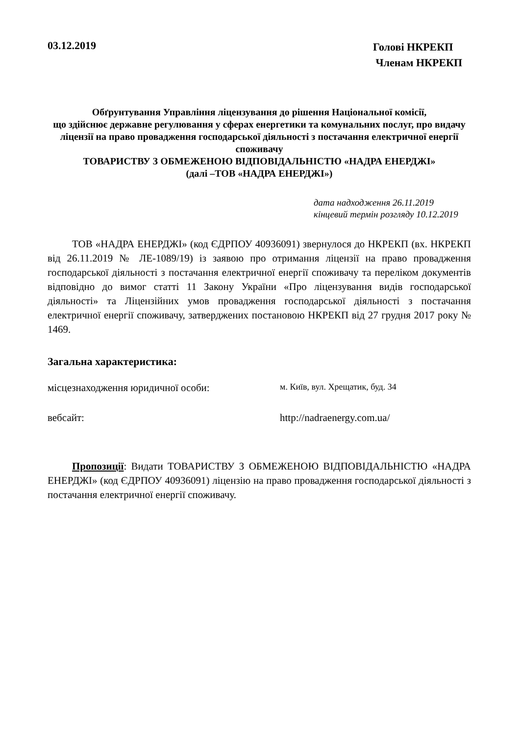03.12.2019
Голові НКРЕКП
Членам НКРЕКП
Обґрунтування Управління ліцензування до рішення Національної комісії,
що здійснює державне регулювання у сферах енергетики та комунальних послуг, про видачу ліцензії на право провадження господарської діяльності з постачання електричної енергії споживачу
ТОВАРИСТВУ З ОБМЕЖЕНОЮ ВІДПОВІДАЛЬНІСТЮ «НАДРА ЕНЕРДЖІ»
(далі –ТОВ «НАДРА ЕНЕРДЖІ»)
дата надходження 26.11.2019
кінцевий термін розгляду 10.12.2019
ТОВ «НАДРА ЕНЕРДЖІ» (код ЄДРПОУ 40936091) звернулося до НКРЕКП (вх. НКРЕКП від 26.11.2019 № ЛЕ-1089/19) із заявою про отримання ліцензії на право провадження господарської діяльності з постачання електричної енергії споживачу та переліком документів відповідно до вимог статті 11 Закону України «Про ліцензування видів господарської діяльності» та Ліцензійних умов провадження господарської діяльності з постачання електричної енергії споживачу, затверджених постановою НКРЕКП від 27 грудня 2017 року № 1469.
Загальна характеристика:
місцезнаходження юридичної особи:
м. Київ, вул. Хрещатик, буд. 34
вебсайт: http://nadraenergy.com.ua/
Пропозиції: Видати ТОВАРИСТВУ З ОБМЕЖЕНОЮ ВІДПОВІДАЛЬНІСТЮ «НАДРА ЕНЕРДЖІ» (код ЄДРПОУ 40936091) ліцензію на право провадження господарської діяльності з постачання електричної енергії споживачу.